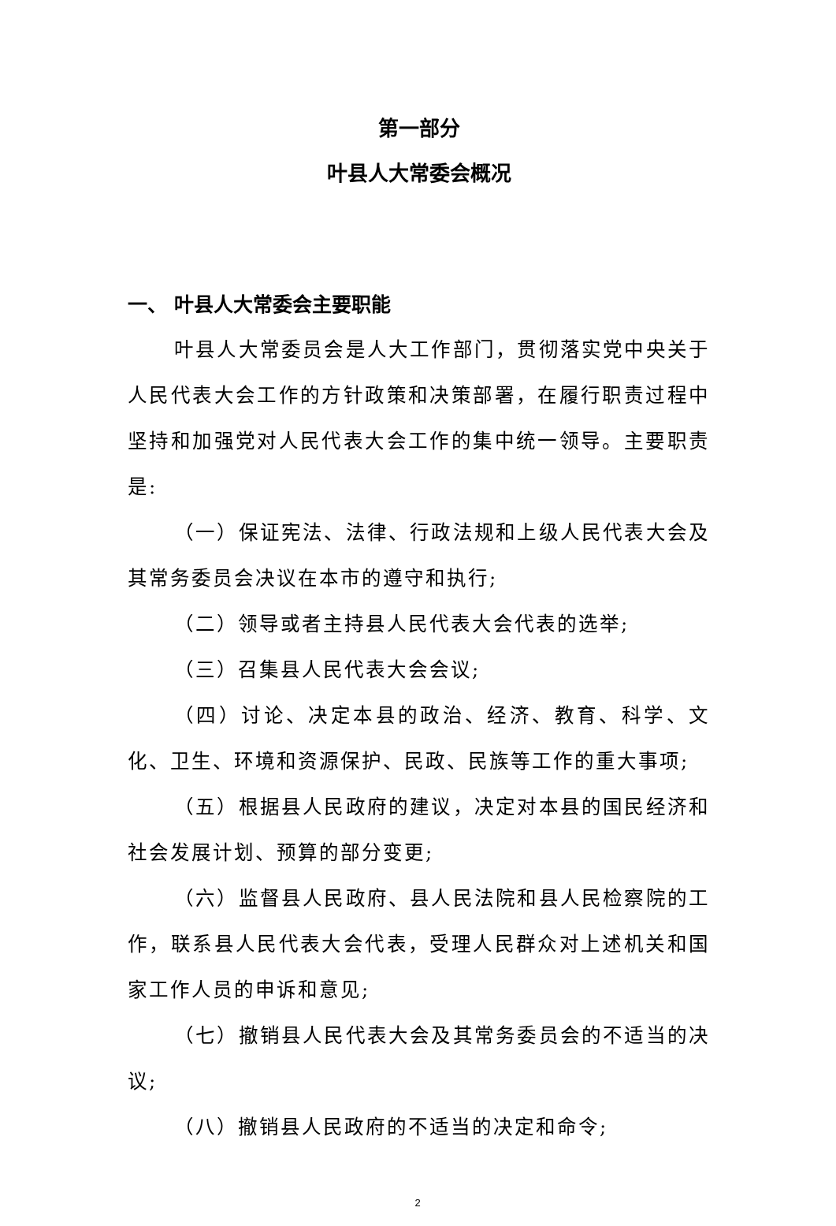第一部分
叶县人大常委会概况
一、 叶县人大常委会主要职能
叶县人大常委员会是人大工作部门，贯彻落实党中央关于人民代表大会工作的方针政策和决策部署，在履行职责过程中坚持和加强党对人民代表大会工作的集中统一领导。主要职责是:
（一）保证宪法、法律、行政法规和上级人民代表大会及其常务委员会决议在本市的遵守和执行;
（二）领导或者主持县人民代表大会代表的选举;
（三）召集县人民代表大会会议;
（四）讨论、决定本县的政治、经济、教育、科学、文化、卫生、环境和资源保护、民政、民族等工作的重大事项;
（五）根据县人民政府的建议，决定对本县的国民经济和社会发展计划、预算的部分变更;
（六）监督县人民政府、县人民法院和县人民检察院的工作，联系县人民代表大会代表，受理人民群众对上述机关和国家工作人员的申诉和意见;
（七）撤销县人民代表大会及其常务委员会的不适当的决议;
（八）撤销县人民政府的不适当的决定和命令;
2